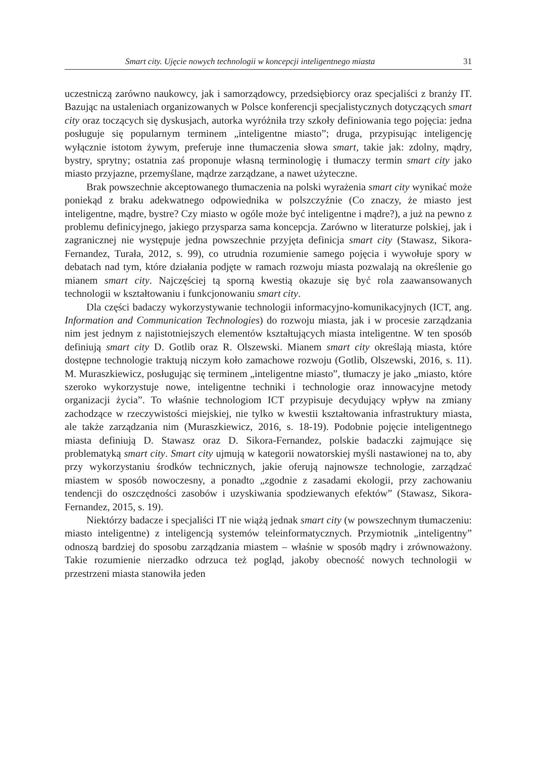Smart city. Ujęcie nowych technologii w koncepcji inteligentnego miasta 31
uczestniczą zarówno naukowcy, jak i samorządowcy, przedsiębiorcy oraz specjaliści z branży IT. Bazując na ustaleniach organizowanych w Polsce konferencji specjalistycznych dotyczących smart city oraz toczących się dyskusjach, autorka wyróżniła trzy szkoły definiowania tego pojęcia: jedna posługuje się popularnym terminem „inteligentne miasto”; druga, przypisując inteligencję wyłącznie istotom żywym, preferuje inne tłumaczenia słowa smart, takie jak: zdolny, mądry, bystry, sprytny; ostatnia zaś proponuje własną terminologię i tłumaczy termin smart city jako miasto przyjazne, przemyślane, mądrze zarządzane, a nawet użyteczne.
Brak powszechnie akceptowanego tłumaczenia na polski wyrażenia smart city wynikać może poniekąd z braku adekwatnego odpowiednika w polszczyźnie (Co znaczy, że miasto jest inteligentne, mądre, bystre? Czy miasto w ogóle może być inteligentne i mądre?), a już na pewno z problemu definicyjnego, jakiego przysparza sama koncepcja. Zarówno w literaturze polskiej, jak i zagranicznej nie występuje jedna powszechnie przyjęta definicja smart city (Stawasz, Sikora-Fernandez, Turała, 2012, s. 99), co utrudnia rozumienie samego pojęcia i wywołuje spory w debatach nad tym, które działania podjęte w ramach rozwoju miasta pozwalają na określenie go mianem smart city. Najczęściej tą sporną kwestią okazuje się być rola zaawansowanych technologii w kształtowaniu i funkcjonowaniu smart city.
Dla części badaczy wykorzystywanie technologii informacyjno-komunikacyjnych (ICT, ang. Information and Communication Technologies) do rozwoju miasta, jak i w procesie zarządzania nim jest jednym z najistotniejszych elementów kształtujących miasta inteligentne. W ten sposób definiują smart city D. Gotlib oraz R. Olszewski. Mianem smart city określają miasta, które dostępne technologie traktują niczym koło zamachowe rozwoju (Gotlib, Olszewski, 2016, s. 11). M. Muraszkiewicz, posługując się terminem „inteligentne miasto”, tłumaczy je jako „miasto, które szeroko wykorzystuje nowe, inteligentne techniki i technologie oraz innowacyjne metody organizacji życia”. To właśnie technologiom ICT przypisuje decydujący wpływ na zmiany zachodzące w rzeczywistości miejskiej, nie tylko w kwestii kształtowania infrastruktury miasta, ale także zarządzania nim (Muraszkiewicz, 2016, s. 18-19). Podobnie pojęcie inteligentnego miasta definiują D. Stawasz oraz D. Sikora-Fernandez, polskie badaczki zajmujące się problematyką smart city. Smart city ujmują w kategorii nowatorskiej myśli nastawionej na to, aby przy wykorzystaniu środków technicznych, jakie oferują najnowsze technologie, zarządzać miastem w sposób nowoczesny, a ponadto „zgodnie z zasadami ekologii, przy zachowaniu tendencji do oszczędności zasobów i uzyskiwania spodziewanych efektów” (Stawasz, Sikora-Fernandez, 2015, s. 19).
Niektórzy badacze i specjaliści IT nie wiążą jednak smart city (w powszechnym tłumaczeniu: miasto inteligentne) z inteligencją systemów teleinformatycznych. Przymiotnik „inteligentny” odnoszą bardziej do sposobu zarządzania miastem – właśnie w sposób mądry i zrównoważony. Takie rozumienie nierzadko odrzuca też pogląd, jakoby obecność nowych technologii w przestrzeni miasta stanowiła jeden